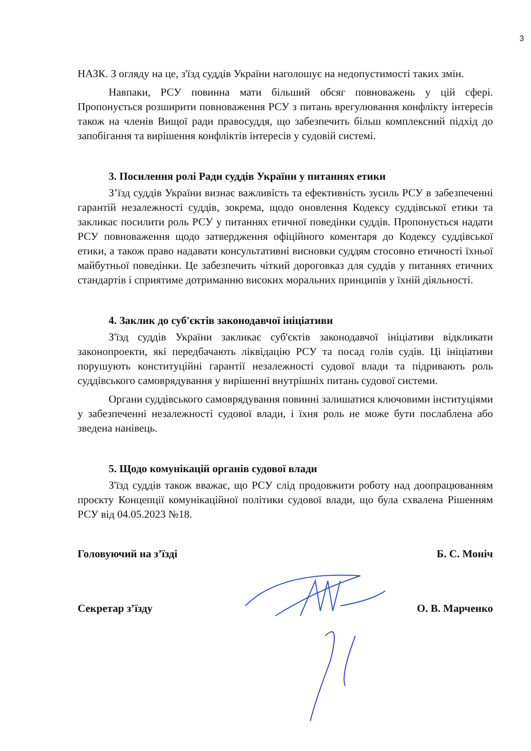3
НАЗК. З огляду на це, з'їзд суддів України наголошує на недопустимості таких змін.
Навпаки, РСУ повинна мати більший обсяг повноважень у цій сфері. Пропонується розширити повноваження РСУ з питань врегулювання конфлікту інтересів також на членів Вищої ради правосуддя, що забезпечить більш комплексний підхід до запобігання та вирішення конфліктів інтересів у судовій системі.
3. Посилення ролі Ради суддів України у питаннях етики
З’їзд суддів України визнає важливість та ефективність зусиль РСУ в забезпеченні гарантій незалежності суддів, зокрема, щодо оновлення Кодексу суддівської етики та закликає посилити роль РСУ у питаннях етичної поведінки суддів. Пропонується надати РСУ повноваження щодо затвердження офіційного коментаря до Кодексу суддівської етики, а також право надавати консультативні висновки суддям стосовно етичності їхньої майбутньої поведінки. Це забезпечить чіткий дороговказ для суддів у питаннях етичних стандартів і сприятиме дотриманню високих моральних принципів у їхній діяльності.
4. Заклик до суб'єктів законодавчої ініціативи
З'їзд суддів України закликає суб'єктів законодавчої ініціативи відкликати законопроекти, які передбачають ліквідацію РСУ та посад голів судів. Ці ініціативи порушують конституційні гарантії незалежності судової влади та підривають роль суддівського самоврядування у вирішенні внутрішніх питань судової системи.
Органи суддівського самоврядування повинні залишатися ключовими інституціями у забезпеченні незалежності судової влади, і їхня роль не може бути послаблена або зведена нанівець.
5. Щодо комунікацій органів судової влади
З'їзд суддів також вважає, що РСУ слід продовжити роботу над доопрацюванням проєкту Концепції комунікаційної політики судової влади, що була схвалена Рішенням РСУ від 04.05.2023 №18.
Головуючий на з’їзді Б. С. Моніч
Секретар з’їзду О. В. Марченко